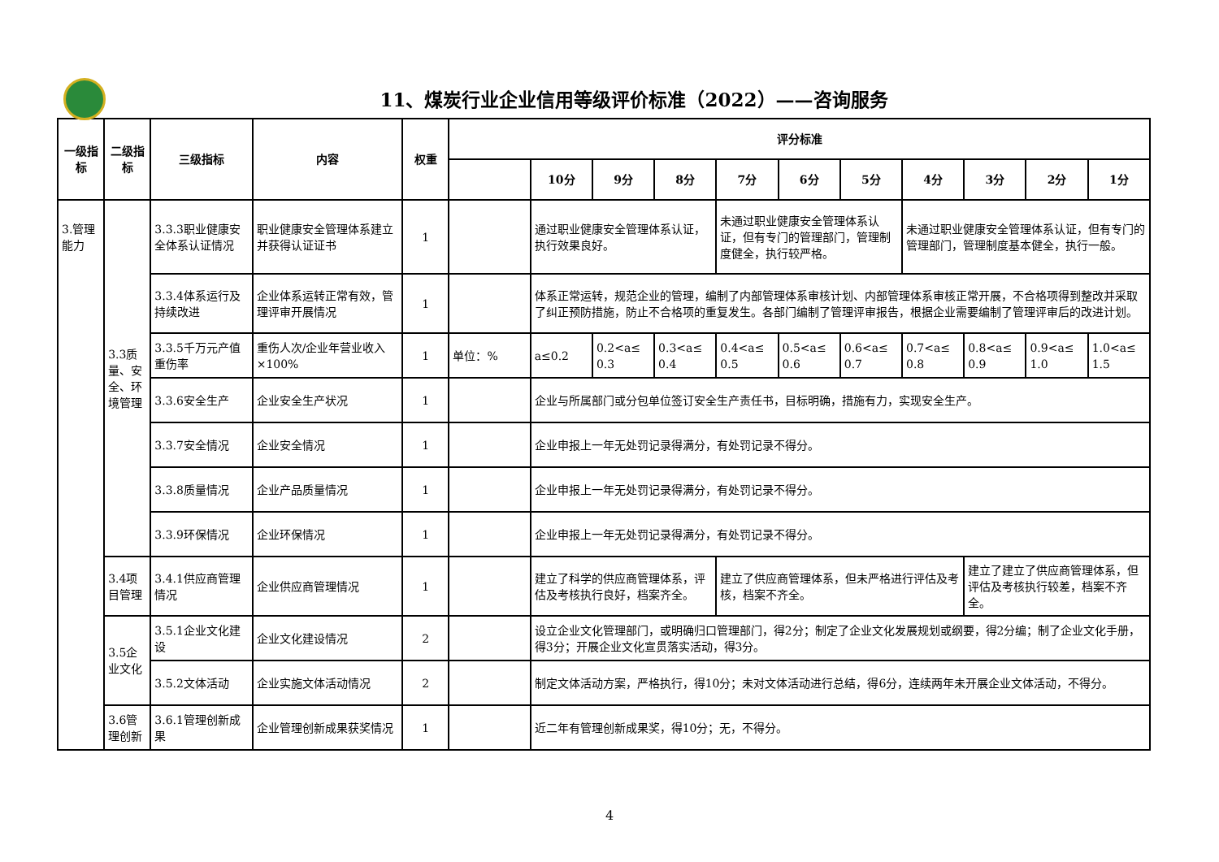11、煤炭行业企业信用等级评价标准（2022）——咨询服务
| 一级指标 | 二级指标 | 三级指标 | 内容 | 权重 | 评分标准 | | | | | | | | | | |
| --- | --- | --- | --- | --- | --- | --- | --- | --- | --- | --- | --- | --- | --- | --- | --- |
| | | | | | | 10分 | 9分 | 8分 | 7分 | 6分 | 5分 | 4分 | 3分 | 2分 | 1分 |
| 3.管理能力 | 3.3质量、安全、环境管理 | 3.3.3职业健康安全体系认证情况 | 职业健康安全管理体系建立并获得认证证书 | 1 | | 通过职业健康安全管理体系认证，执行效果良好。 | | | 未通过职业健康安全管理体系认证，但有专门的管理部门，管理制度健全，执行较严格。 | | | 未通过职业健康安全管理体系认证，但有专门的管理部门，管理制度基本健全，执行一般。 | | | |
| | | 3.3.4体系运行及持续改进 | 企业体系运转正常有效，管理评审开展情况 | 1 | | 体系正常运转，规范企业的管理，编制了内部管理体系审核计划、内部管理体系审核正常开展，不合格项得到整改并采取了纠正预防措施，防止不合格项的重复发生。各部门编制了管理评审报告，根据企业需要编制了管理评审后的改进计划。 | | | | | | | | | |
| | | 3.3.5千万元产值重伤率 | 重伤人次/企业年营业收入×100% | 1 | 单位：% | a≤0.2 | 0.2<a≤ 0.3 | 0.3<a≤ 0.4 | 0.4<a≤ 0.5 | 0.5<a≤ 0.6 | 0.6<a≤ 0.7 | 0.7<a≤ 0.8 | 0.8<a≤ 0.9 | 0.9<a≤ 1.0 | 1.0<a≤ 1.5 |
| | | 3.3.6安全生产 | 企业安全生产状况 | 1 | | 企业与所属部门或分包单位签订安全生产责任书，目标明确，措施有力，实现安全生产。 | | | | | | | | | |
| | | 3.3.7安全情况 | 企业安全情况 | 1 | | 企业申报上一年无处罚记录得满分，有处罚记录不得分。 | | | | | | | | | |
| | | 3.3.8质量情况 | 企业产品质量情况 | 1 | | 企业申报上一年无处罚记录得满分，有处罚记录不得分。 | | | | | | | | | |
| | | 3.3.9环保情况 | 企业环保情况 | 1 | | 企业申报上一年无处罚记录得满分，有处罚记录不得分。 | | | | | | | | | |
| | 3.4项目管理 | 3.4.1供应商管理情况 | 企业供应商管理情况 | 1 | | 建立了科学的供应商管理体系，评估及考核执行良好，档案齐全。 | | | 建立了供应商管理体系，但未严格进行评估及考核，档案不齐全。 | | | | 建立了建立了供应商管理体系，但评估及考核执行较差，档案不齐全。 | | |
| | 3.5企业文化 | 3.5.1企业文化建设 | 企业文化建设情况 | 2 | | 设立企业文化管理部门，或明确归口管理部门，得2分；制定了企业文化发展规划或纲要，得2分编；制了企业文化手册，得3分；开展企业文化宣贯落实活动，得3分。 | | | | | | | | | |
| | | 3.5.2文体活动 | 企业实施文体活动情况 | 2 | | 制定文体活动方案，严格执行，得10分；未对文体活动进行总结，得6分，连续两年未开展企业文体活动，不得分。 | | | | | | | | | |
| | 3.6管理创新 | 3.6.1管理创新成果 | 企业管理创新成果获奖情况 | 1 | | 近二年有管理创新成果奖，得10分；无，不得分。 | | | | | | | | | |
4